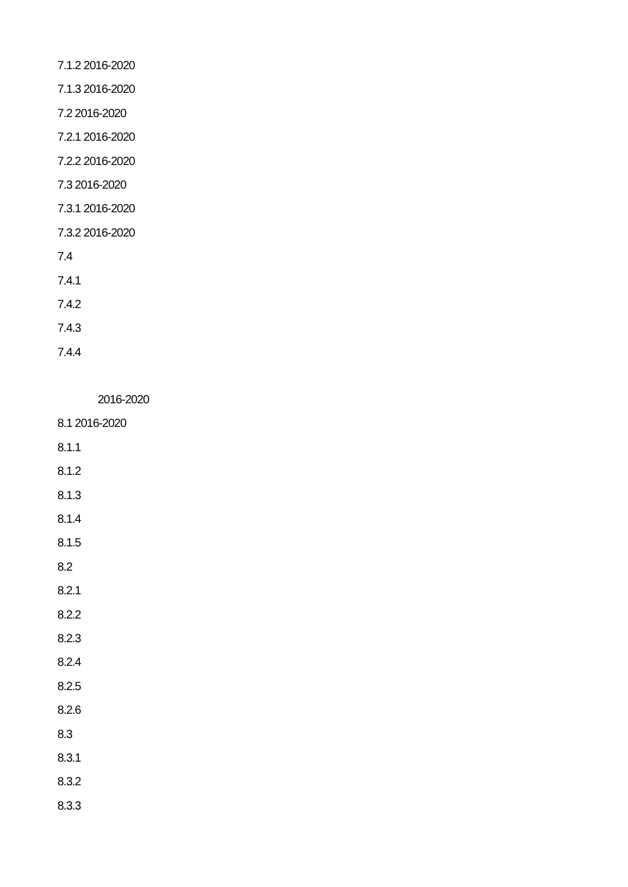7.1.2 2016-2020
7.1.3 2016-2020
7.2 2016-2020
7.2.1 2016-2020
7.2.2 2016-2020
7.3 2016-2020
7.3.1 2016-2020
7.3.2 2016-2020
7.4
7.4.1
7.4.2
7.4.3
7.4.4
2016-2020
8.1 2016-2020
8.1.1
8.1.2
8.1.3
8.1.4
8.1.5
8.2
8.2.1
8.2.2
8.2.3
8.2.4
8.2.5
8.2.6
8.3
8.3.1
8.3.2
8.3.3